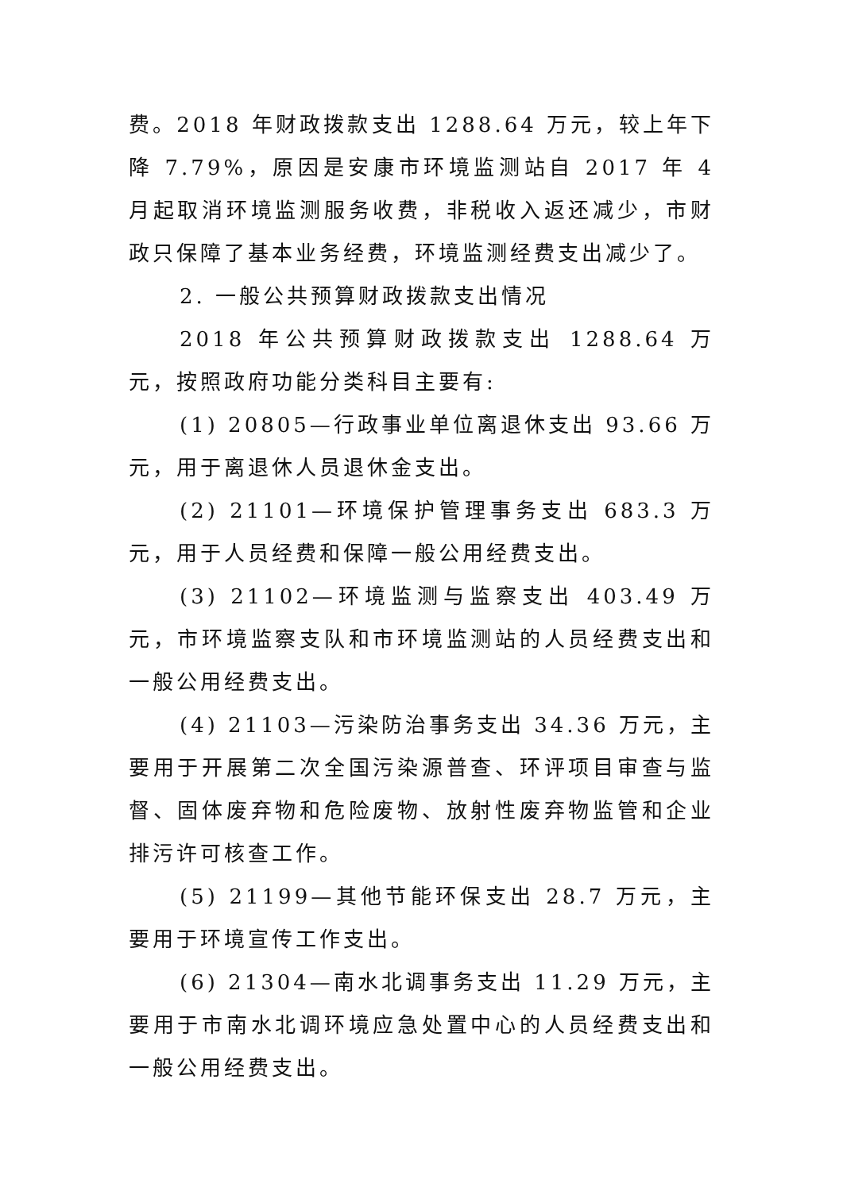费。2018 年财政拨款支出 1288.64 万元，较上年下降 7.79%，原因是安康市环境监测站自 2017 年 4 月起取消环境监测服务收费，非税收入返还减少，市财政只保障了基本业务经费，环境监测经费支出减少了。
2. 一般公共预算财政拨款支出情况
2018 年公共预算财政拨款支出 1288.64 万元，按照政府功能分类科目主要有:
(1) 20805—行政事业单位离退休支出 93.66 万元，用于离退休人员退休金支出。
(2) 21101—环境保护管理事务支出 683.3 万元，用于人员经费和保障一般公用经费支出。
(3) 21102—环境监测与监察支出 403.49 万元，市环境监察支队和市环境监测站的人员经费支出和一般公用经费支出。
(4) 21103—污染防治事务支出 34.36 万元，主要用于开展第二次全国污染源普查、环评项目审查与监督、固体废弃物和危险废物、放射性废弃物监管和企业排污许可核查工作。
(5) 21199—其他节能环保支出 28.7 万元，主要用于环境宣传工作支出。
(6) 21304—南水北调事务支出 11.29 万元，主要用于市南水北调环境应急处置中心的人员经费支出和一般公用经费支出。